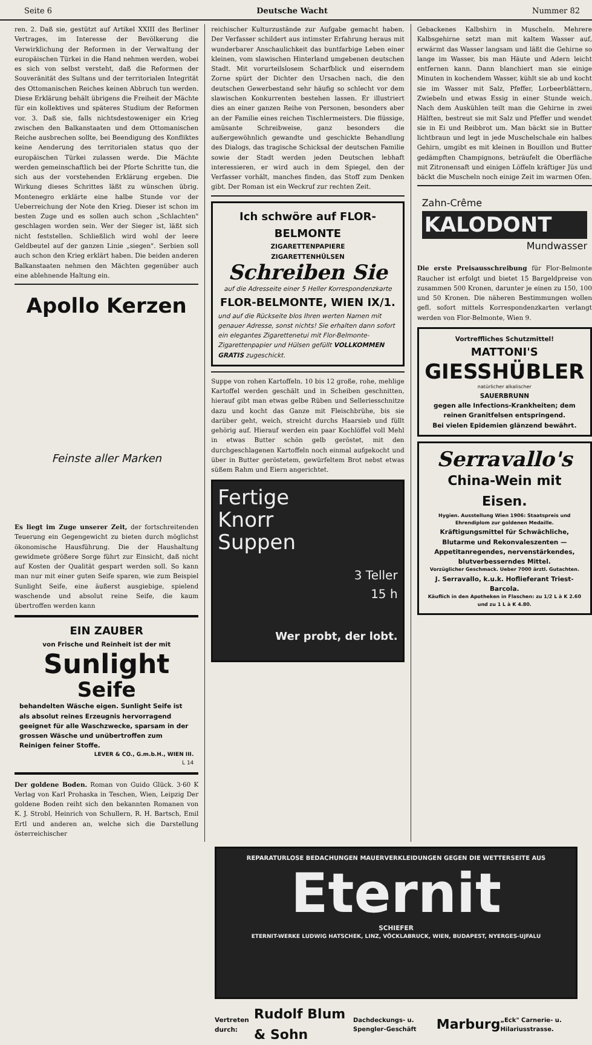Seite 6 Deutsche Wacht Nummer 82
ren. 2. Daß sie, gestützt auf Artikel XXIII des Berliner Vertrages, im Interesse der Bevölkerung die Verwirklichung der Reformen in der Verwaltung der europäischen Türkei in die Hand nehmen werden, wobei es sich von selbst versteht, daß die Reformen der Souveränität des Sultans und der territorialen Integrität des Ottomanischen Reiches keinen Abbruch tun werden. Diese Erklärung behält übrigens die Freiheit der Mächte für ein kollektives und späteres Studium der Reformen vor. 3. Daß sie, falls nichtsdestoweniger ein Krieg zwischen den Balkanstaaten und dem Ottomanischen Reiche ausbrechen sollte, bei Beendigung des Konfliktes keine Aenderung des territorialen status quo der europäischen Türkei zulassen werde. Die Mächte werden gemeinschaftlich bei der Pforte Schritte tun, die sich aus der vorstehenden Erklärung ergeben. Die Wirkung dieses Schrittes läßt zu wünschen übrig. Montenegro erklärte eine halbe Stunde vor der Ueberreichung der Note den Krieg. Dieser ist schon im besten Zuge und es sollen auch schon „Schlachten" geschlagen worden sein. Wer der Sieger ist, läßt sich nicht feststellen. Schließlich wird wohl der leere Geldbeutel auf der ganzen Linie „siegen". Serbien soll auch schon den Krieg erklärt haben. Die beiden anderen Balkanstaaten nehmen den Mächten gegenüber auch eine ablehnende Haltung ein.
Apollo Kerzen
Feinste aller Marken
Es liegt im Zuge unserer Zeit, der fortschreitenden Teuerung ein Gegengewicht zu bieten durch möglichst ökonomische Hausführung. Die der Haushaltung gewidmete größere Sorge führt zur Einsicht, daß nicht auf Kosten der Qualität gespart werden soll. So kann man nur mit einer guten Seife sparen, wie zum Beispiel Sunlight Seife, eine äußerst ausgiebige, spielend waschende und absolut reine Seife, die kaum übertroffen werden kann
EIN ZAUBER
von Frische und Reinheit ist der mit
Sunlight
Seife
behandelten Wäsche eigen. Sunlight Seife ist als absolut reines Erzeugnis hervorragend geeignet für alle Waschzwecke, sparsam in der grossen Wäsche und unübertroffen zum Reinigen feiner Stoffe.
LEVER & CO., G.m.b.H., WIEN III.
L 14
Der goldene Boden. Roman von Guido Glück. 3·60 K Verlag von Karl Prohaska in Teschen, Wien, Leipzig Der goldene Boden reiht sich den bekannten Romanen von K. J. Strobl, Heinrich von Schullern, R. H. Bartsch, Emil Ertl und anderen an, welche sich die Darstellung österreichischer
reichischer Kulturzustände zur Aufgabe gemacht haben. Der Verfasser schildert aus intimster Erfahrung heraus mit wunderbarer Anschaulichkeit das buntfarbige Leben einer kleinen, vom slawischen Hinterland umgebenen deutschen Stadt. Mit vorurteilslosem Scharfblick und eiserndem Zorne spürt der Dichter den Ursachen nach, die den deutschen Gewerbestand sehr häufig so schlecht vor dem slawischen Konkurrenten bestehen lassen. Er illustriert dies an einer ganzen Reihe von Personen, besonders aber an der Familie eines reichen Tischlermeisters. Die flüssige, amüsante Schreibweise, ganz besonders die außergewöhnlich gewandte und geschickte Behandlung des Dialogs, das tragische Schicksal der deutschen Familie sowie der Stadt werden jeden Deutschen lebhaft interessieren, er wird auch in dem Spiegel, den der Verfasser vorhält, manches finden, das Stoff zum Denken gibt. Der Roman ist ein Weckruf zur rechten Zeit.
Ich schwöre auf FLOR-BELMONTE
ZIGARETTENPAPIERE
ZIGARETTENHÜLSEN
Schreiben Sie
auf die Adresseite einer 5 Heller Korrespondenzkarte
FLOR-BELMONTE, WIEN IX/1.
und auf die Rückseite blos Ihren werten Namen mit genauer Adresse, sonst nichts! Sie erhalten dann sofort ein elegantes Zigarettenetui mit Flor-Belmonte-Zigarettenpapier und Hülsen gefüllt VOLLKOMMEN GRATIS zugeschickt.
Suppe von rohen Kartoffeln. 10 bis 12 große, rohe, mehlige Kartoffel werden geschält und in Scheiben geschnitten, hierauf gibt man etwas gelbe Rüben und Selleriesschnitze dazu und kocht das Ganze mit Fleischbrühe, bis sie darüber geht, weich, streicht durchs Haarsieb und füllt gehörig auf. Hierauf werden ein paar Kochlöffel voll Mehl in etwas Butter schön gelb geröstet, mit den durchgeschlagenen Kartoffeln noch einmal aufgekocht und über in Butter geröstetem, gewürfeltem Brot nebst etwas süßem Rahm und Eiern angerichtet.
Fertige
Knorr
Suppen
3 Teller
15 h
Wer probt, der lobt.
Gebackenes Kalbshirn in Muscheln. Mehrere Kalbsgehirne setzt man mit kaltem Wasser auf, erwärmt das Wasser langsam und läßt die Gehirne so lange im Wasser, bis man Häute und Adern leicht entfernen kann. Dann blanchiert man sie einige Minuten in kochendem Wasser, kühlt sie ab und kocht sie im Wasser mit Salz, Pfeffer, Lorbeerblättern, Zwiebeln und etwas Essig in einer Stunde weich. Nach dem Auskühlen teilt man die Gehirne in zwei Hälften, bestreut sie mit Salz und Pfeffer und wendet sie in Ei und Reibbrot um. Man bäckt sie in Butter lichtbraun und legt in jede Muschelschale ein halbes Gehirn, umgibt es mit kleinen in Bouillon und Butter gedämpften Champignons, beträufelt die Oberfläche mit Zitronensaft und einigen Löffeln kräftiger Jüs und bäckt die Muscheln noch einige Zeit im warmen Ofen.
Zahn-Crême
KALODONT
Mundwasser
Die erste Preisausschreibung für Flor-Belmonte Raucher ist erfolgt und bietet 15 Bargeldpreise von zusammen 500 Kronen, darunter je einen zu 150, 100 und 50 Kronen. Die näheren Bestimmungen wollen gefl. sofort mittels Korrespondenzkarten verlangt werden von Flor-Belmonte, Wien 9.
Vortreffliches Schutzmittel!
MATTONI'S
GIESSHÜBLER
natürlicher alkalischer
SAUERBRUNN
gegen alle Infections-Krankheiten; dem reinen Granitfelsen entspringend.
Bei vielen Epidemien glänzend bewährt.
Serravallo's
China-Wein mit Eisen.
Hygien. Ausstellung Wien 1906: Staatspreis und Ehrendiplom zur goldenen Medaille.
Kräftigungsmittel für Schwächliche, Blutarme und Rekonvaleszenten — Appetitanregendes, nervenstärkendes, blutverbesserndes Mittel.
Vorzüglicher Geschmack. Ueber 7000 ärztl. Gutachten.
J. Serravallo, k.u.k. Hoflieferant Triest-Barcola.
Käuflich in den Apotheken in Flaschen: zu 1/2 L à K 2.60 und zu 1 L à K 4.80.
REPARATURLOSE BEDACHUNGEN MAUERVERKLEIDUNGEN GEGEN DIE WETTERSEITE AUS
Eternit
SCHIEFER
ETERNIT-WERKE LUDWIG HATSCHEK, LINZ, VÖCKLABRUCK, WIEN, BUDAPEST, NYERGES-UJFALU
Vertreten durch: Rudolf Blum & Sohn Dachdeckungs- u. Spengler-Geschäft Marburg „Eck" Carnerie- u. Hilariusstrasse.